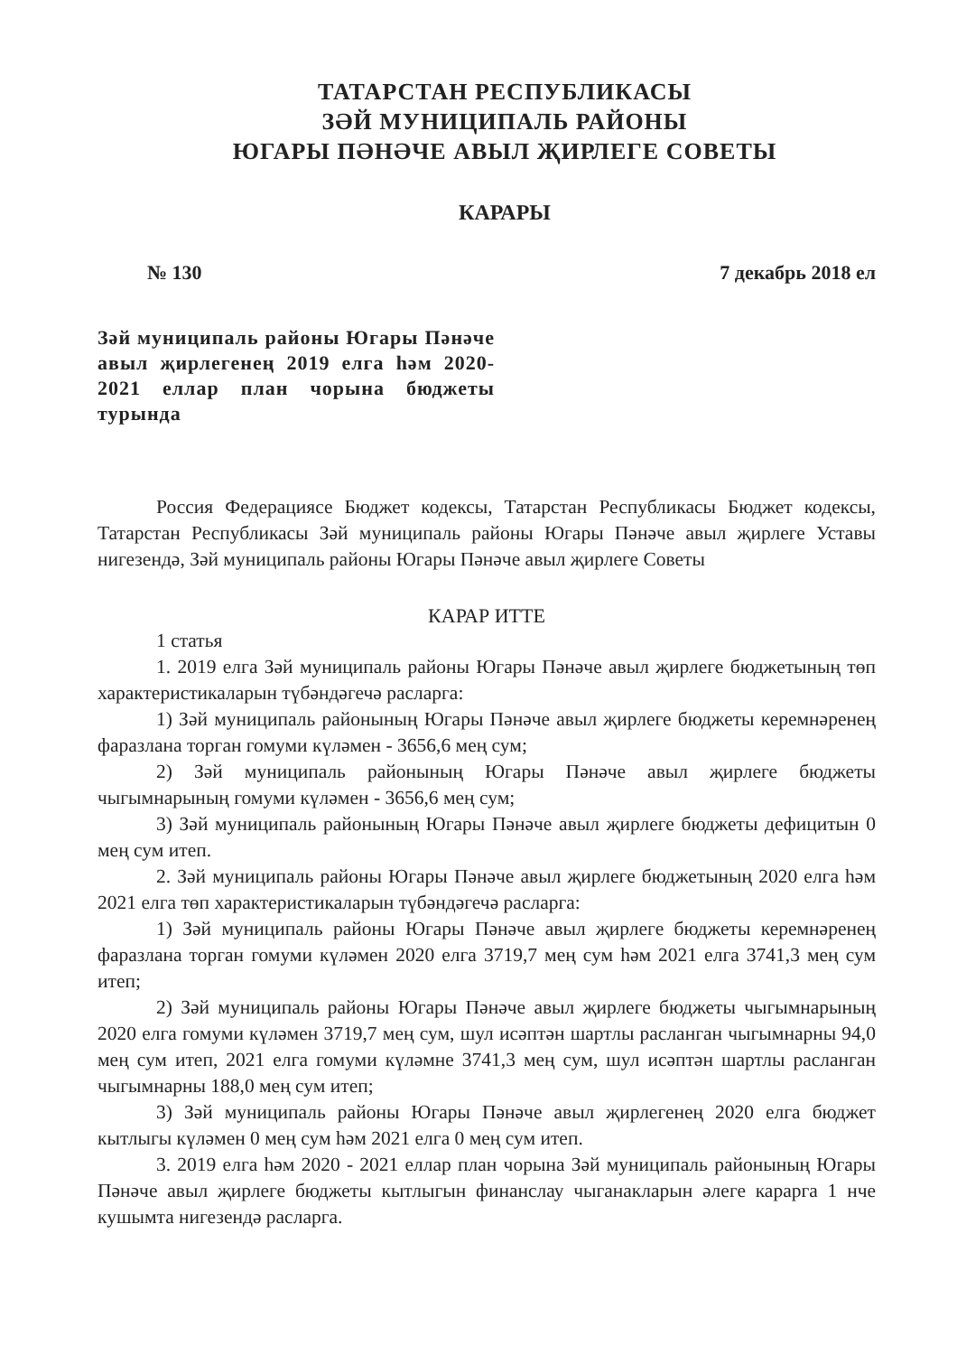ТАТАРСТАН РЕСПУБЛИКАСЫ
ЗӘЙ МУНИЦИПАЛЬ РАЙОНЫ
ЮГАРЫ ПӘНӘЧЕ АВЫЛ ҖИРЛЕГЕ СОВЕТЫ
КАРАРЫ
№ 130 7 декабрь 2018 ел
Зәй муниципаль районы Югары Пәнәче авыл җирлегенең 2019 елга һәм 2020-2021 еллар план чорына бюджеты турында
Россия Федерациясе Бюджет кодексы, Татарстан Республикасы Бюджет кодексы, Татарстан Республикасы Зәй муниципаль районы Югары Пәнәче авыл җирлеге Уставы нигезендә, Зәй муниципаль районы Югары Пәнәче авыл җирлеге Советы
КАРАР ИТТЕ
1 статья
1. 2019 елга Зәй муниципаль районы Югары Пәнәче авыл җирлеге бюджетының төп характеристикаларын түбәндәгечә расларга:
1) Зәй муниципаль районының Югары Пәнәче авыл җирлеге бюджеты керемнәренең фаразлана торган гомуми күләмен - 3656,6 мең сум;
2) Зәй муниципаль районының Югары Пәнәче авыл җирлеге бюджеты чыгымнарының гомуми күләмен - 3656,6 мең сум;
3) Зәй муниципаль районының Югары Пәнәче авыл җирлеге бюджеты дефицитын 0 мең сум итеп.
2. Зәй муниципаль районы Югары Пәнәче авыл җирлеге бюджетының 2020 елга һәм 2021 елга төп характеристикаларын түбәндәгечә расларга:
1) Зәй муниципаль районы Югары Пәнәче авыл җирлеге бюджеты керемнәренең фаразлана торган гомуми күләмен 2020 елга 3719,7 мең сум һәм 2021 елга 3741,3 мең сум итеп;
2) Зәй муниципаль районы Югары Пәнәче авыл җирлеге бюджеты чыгымнарының 2020 елга гомуми күләмен 3719,7 мең сум, шул исәптән шартлы расланган чыгымнарны 94,0 мең сум итеп, 2021 елга гомуми күләмне 3741,3 мең сум, шул исәптән шартлы расланган чыгымнарны 188,0 мең сум итеп;
3) Зәй муниципаль районы Югары Пәнәче авыл җирлегенең 2020 елга бюджет кытлыгы күләмен 0 мең сум һәм 2021 елга 0 мең сум итеп.
3. 2019 елга һәм 2020 - 2021 еллар план чорына Зәй муниципаль районының Югары Пәнәче авыл җирлеге бюджеты кытлыгын финанслау чыганакларын әлеге карарга 1 нче кушымта нигезендә расларга.